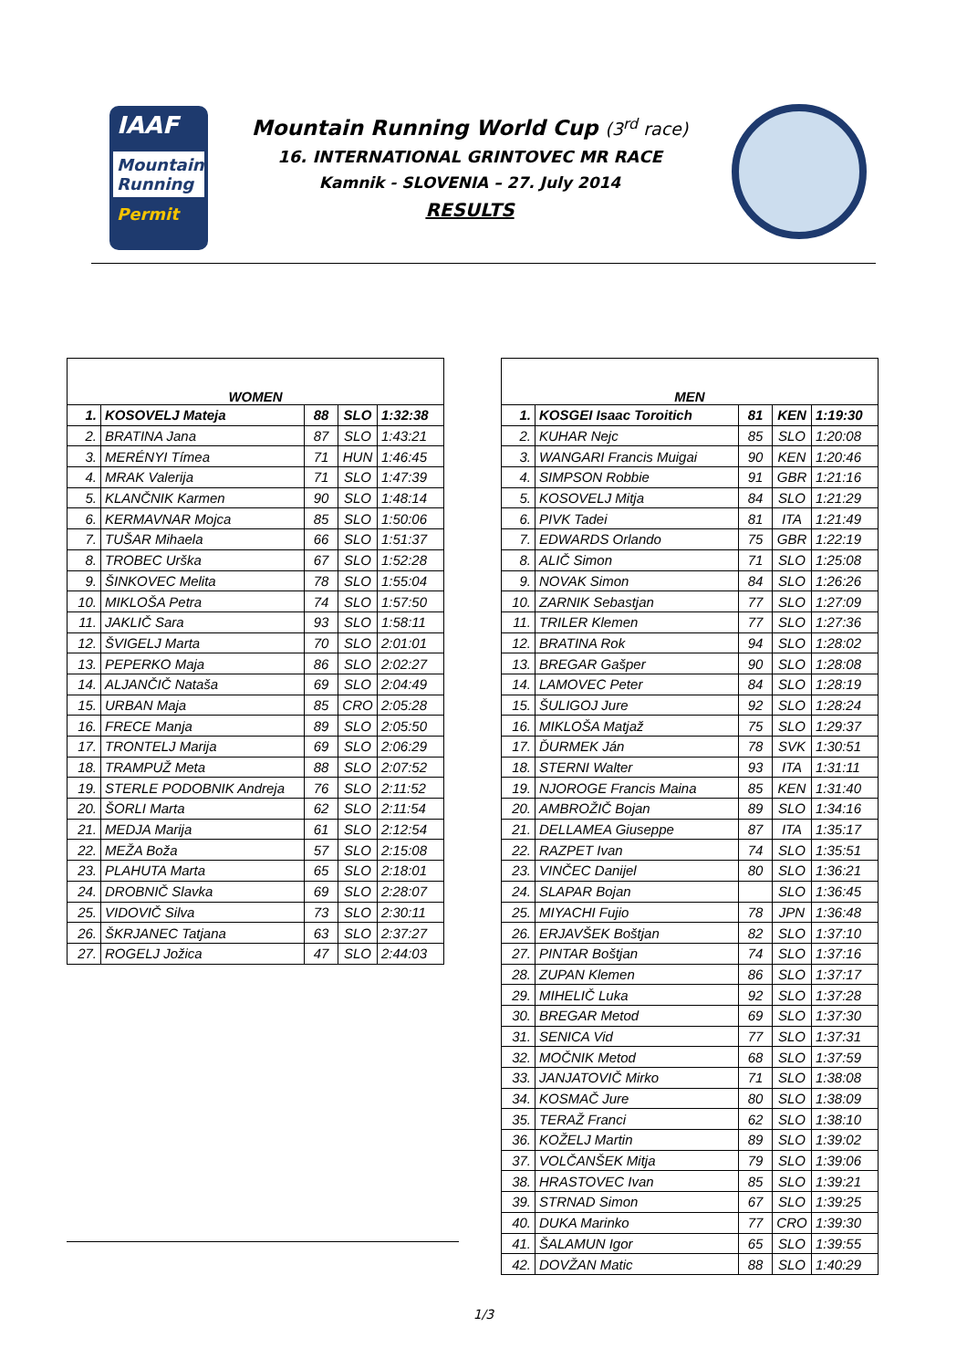IAAF
Mountain Running
Permit
Mountain Running World Cup (3<sup>rd</sup> race)
16. INTERNATIONAL GRINTOVEC MR RACE
Kamnik - SLOVENIA – 27. July 2014
RESULTS
| WOMEN | | | | |
| --- | --- | --- | --- | --- |
| 1. | KOSOVELJ Mateja | 88 | SLO | 1:32:38 |
| 2. | BRATINA Jana | 87 | SLO | 1:43:21 |
| 3. | MERÉNYI Tímea | 71 | HUN | 1:46:45 |
| 4. | MRAK Valerija | 71 | SLO | 1:47:39 |
| 5. | KLANČNIK Karmen | 90 | SLO | 1:48:14 |
| 6. | KERMAVNAR Mojca | 85 | SLO | 1:50:06 |
| 7. | TUŠAR Mihaela | 66 | SLO | 1:51:37 |
| 8. | TROBEC Urška | 67 | SLO | 1:52:28 |
| 9. | ŠINKOVEC Melita | 78 | SLO | 1:55:04 |
| 10. | MIKLOŠA Petra | 74 | SLO | 1:57:50 |
| 11. | JAKLIČ Sara | 93 | SLO | 1:58:11 |
| 12. | ŠVIGELJ Marta | 70 | SLO | 2:01:01 |
| 13. | PEPERKO Maja | 86 | SLO | 2:02:27 |
| 14. | ALJANČIČ Nataša | 69 | SLO | 2:04:49 |
| 15. | URBAN Maja | 85 | CRO | 2:05:28 |
| 16. | FRECE Manja | 89 | SLO | 2:05:50 |
| 17. | TRONTELJ Marija | 69 | SLO | 2:06:29 |
| 18. | TRAMPUŽ Meta | 88 | SLO | 2:07:52 |
| 19. | STERLE PODOBNIK Andreja | 76 | SLO | 2:11:52 |
| 20. | ŠORLI Marta | 62 | SLO | 2:11:54 |
| 21. | MEDJA Marija | 61 | SLO | 2:12:54 |
| 22. | MEŽA Boža | 57 | SLO | 2:15:08 |
| 23. | PLAHUTA Marta | 65 | SLO | 2:18:01 |
| 24. | DROBNIČ Slavka | 69 | SLO | 2:28:07 |
| 25. | VIDOVIČ Silva | 73 | SLO | 2:30:11 |
| 26. | ŠKRJANEC Tatjana | 63 | SLO | 2:37:27 |
| 27. | ROGELJ Jožica | 47 | SLO | 2:44:03 |
| MEN | | | | |
| --- | --- | --- | --- | --- |
| 1. | KOSGEI Isaac Toroitich | 81 | KEN | 1:19:30 |
| 2. | KUHAR Nejc | 85 | SLO | 1:20:08 |
| 3. | WANGARI Francis Muigai | 90 | KEN | 1:20:46 |
| 4. | SIMPSON Robbie | 91 | GBR | 1:21:16 |
| 5. | KOSOVELJ Mitja | 84 | SLO | 1:21:29 |
| 6. | PIVK Tadei | 81 | ITA | 1:21:49 |
| 7. | EDWARDS Orlando | 75 | GBR | 1:22:19 |
| 8. | ALIČ Simon | 71 | SLO | 1:25:08 |
| 9. | NOVAK Simon | 84 | SLO | 1:26:26 |
| 10. | ZARNIK Sebastjan | 77 | SLO | 1:27:09 |
| 11. | TRILER Klemen | 77 | SLO | 1:27:36 |
| 12. | BRATINA Rok | 94 | SLO | 1:28:02 |
| 13. | BREGAR Gašper | 90 | SLO | 1:28:08 |
| 14. | LAMOVEC Peter | 84 | SLO | 1:28:19 |
| 15. | ŠULIGOJ Jure | 92 | SLO | 1:28:24 |
| 16. | MIKLOŠA Matjaž | 75 | SLO | 1:29:37 |
| 17. | ĎURMEK Ján | 78 | SVK | 1:30:51 |
| 18. | STERNI Walter | 93 | ITA | 1:31:11 |
| 19. | NJOROGE Francis Maina | 85 | KEN | 1:31:40 |
| 20. | AMBROŽIČ Bojan | 89 | SLO | 1:34:16 |
| 21. | DELLAMEA Giuseppe | 87 | ITA | 1:35:17 |
| 22. | RAZPET Ivan | 74 | SLO | 1:35:51 |
| 23. | VINČEC Danijel | 80 | SLO | 1:36:21 |
| 24. | SLAPAR Bojan | | SLO | 1:36:45 |
| 25. | MIYACHI Fujio | 78 | JPN | 1:36:48 |
| 26. | ERJAVŠEK Boštjan | 82 | SLO | 1:37:10 |
| 27. | PINTAR Boštjan | 74 | SLO | 1:37:16 |
| 28. | ZUPAN Klemen | 86 | SLO | 1:37:17 |
| 29. | MIHELIČ Luka | 92 | SLO | 1:37:28 |
| 30. | BREGAR Metod | 69 | SLO | 1:37:30 |
| 31. | SENICA Vid | 77 | SLO | 1:37:31 |
| 32. | MOČNIK Metod | 68 | SLO | 1:37:59 |
| 33. | JANJATOVIČ Mirko | 71 | SLO | 1:38:08 |
| 34. | KOSMAČ Jure | 80 | SLO | 1:38:09 |
| 35. | TERAŽ Franci | 62 | SLO | 1:38:10 |
| 36. | KOŽELJ Martin | 89 | SLO | 1:39:02 |
| 37. | VOLČANŠEK Mitja | 79 | SLO | 1:39:06 |
| 38. | HRASTOVEC Ivan | 85 | SLO | 1:39:21 |
| 39. | STRNAD Simon | 67 | SLO | 1:39:25 |
| 40. | DUKA Marinko | 77 | CRO | 1:39:30 |
| 41. | ŠALAMUN Igor | 65 | SLO | 1:39:55 |
| 42. | DOVŽAN Matic | 88 | SLO | 1:40:29 |
1/3